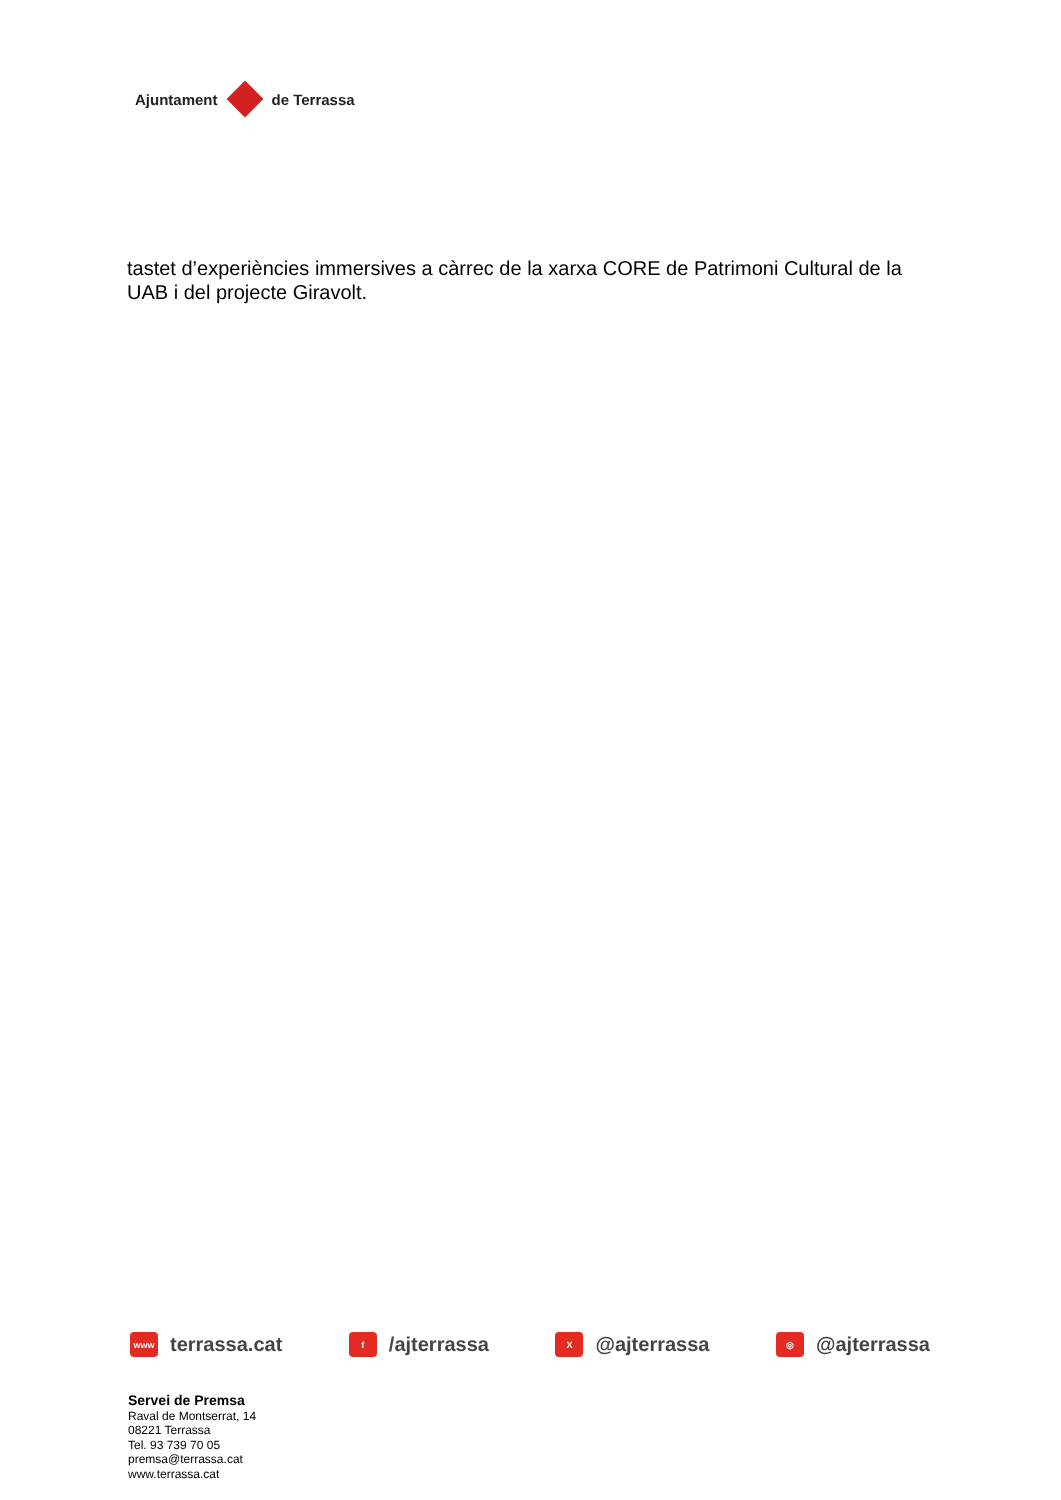Ajuntament de Terrassa
tastet d’experiències immersives a càrrec de la xarxa CORE de Patrimoni Cultural de la UAB i del projecte Giravolt.
www terrassa.cat
f /ajterrassa
X @ajterrassa
◎ @ajterrassa
Servei de Premsa
Raval de Montserrat, 14
08221 Terrassa
Tel. 93 739 70 05
premsa@terrassa.cat
www.terrassa.cat